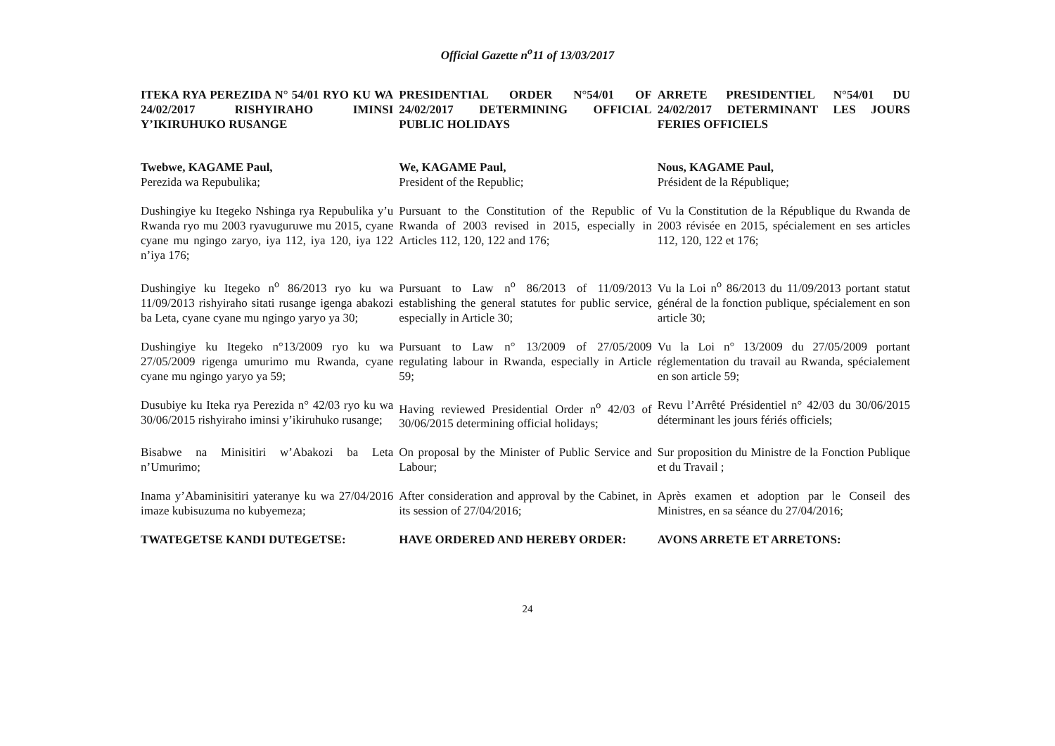Official Gazette n<sup>o</sup>11 of 13/03/2017
| ITEKA RYA PEREZIDA N° 54/01 RYO KU WA 24/02/2017 RISHYIRAHO IMINSI Y’IKIRUHUKO RUSANGE | PRESIDENTIAL ORDER N°54/01 OF 24/02/2017 DETERMINING OFFICIAL PUBLIC HOLIDAYS | ARRETE PRESIDENTIEL N°54/01 DU 24/02/2017 DETERMINANT LES JOURS FERIES OFFICIELS |
| Twebwe, KAGAME Paul, Perezida wa Repubulika; | We, KAGAME Paul, President of the Republic; | Nous, KAGAME Paul, Président de la République; |
| Dushingiye ku Itegeko Nshinga rya Repubulika y’u Rwanda ryo mu 2003 ryavuguruwe mu 2015, cyane cyane mu ngingo zaryo, iya 112, iya 120, iya 122 n’iya 176; | Pursuant to the Constitution of the Republic of Rwanda of 2003 revised in 2015, especially in Articles 112, 120, 122 and 176; | Vu la Constitution de la République du Rwanda de 2003 révisée en 2015, spécialement en ses articles 112, 120, 122 et 176; |
| Dushingiye ku Itegeko n<sup>o</sup> 86/2013 ryo ku wa 11/09/2013 rishyiraho sitati rusange igenga abakozi ba Leta, cyane cyane mu ngingo yaryo ya 30; | Pursuant to Law n<sup>o</sup> 86/2013 of 11/09/2013 establishing the general statutes for public service, especially in Article 30; | Vu la Loi n<sup>o</sup> 86/2013 du 11/09/2013 portant statut général de la fonction publique, spécialement en son article 30; |
| Dushingiye ku Itegeko n°13/2009 ryo ku wa 27/05/2009 rigenga umurimo mu Rwanda, cyane cyane mu ngingo yaryo ya 59; | Pursuant to Law n° 13/2009 of 27/05/2009 regulating labour in Rwanda, especially in Article 59; | Vu la Loi n° 13/2009 du 27/05/2009 portant réglementation du travail au Rwanda, spécialement en son article 59; |
| Dusubiye ku Iteka rya Perezida n° 42/03 ryo ku wa 30/06/2015 rishyiraho iminsi y’ikiruhuko rusange; | Having reviewed Presidential Order n<sup>o</sup> 42/03 of 30/06/2015 determining official holidays; | Revu l’Arrêté Présidentiel n° 42/03 du 30/06/2015 déterminant les jours fériés officiels; |
| Bisabwe na Minisitiri w’Abakozi ba Leta n’Umurimo; | On proposal by the Minister of Public Service and Labour; | Sur proposition du Ministre de la Fonction Publique et du Travail ; |
| Inama y’Abaminisitiri yateranye ku wa 27/04/2016 imaze kubisuzuma no kubyemeza; | After consideration and approval by the Cabinet, in its session of 27/04/2016; | Après examen et adoption par le Conseil des Ministres, en sa séance du 27/04/2016; |
| TWATEGETSE KANDI DUTEGETSE: | HAVE ORDERED AND HEREBY ORDER: | AVONS ARRETE ET ARRETONS: |
24